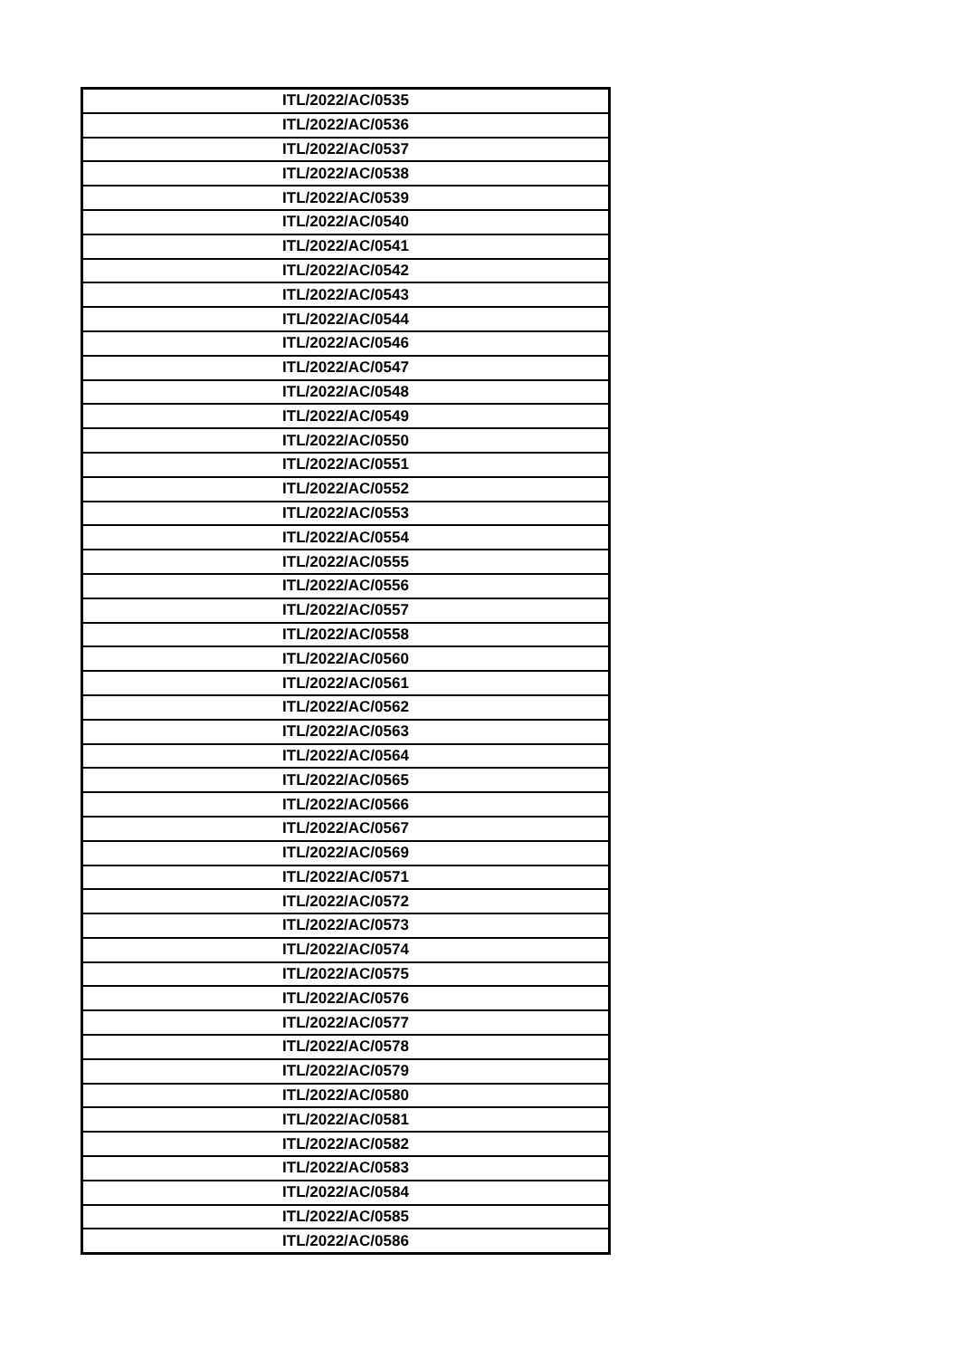| ITL/2022/AC/0535 |
| ITL/2022/AC/0536 |
| ITL/2022/AC/0537 |
| ITL/2022/AC/0538 |
| ITL/2022/AC/0539 |
| ITL/2022/AC/0540 |
| ITL/2022/AC/0541 |
| ITL/2022/AC/0542 |
| ITL/2022/AC/0543 |
| ITL/2022/AC/0544 |
| ITL/2022/AC/0546 |
| ITL/2022/AC/0547 |
| ITL/2022/AC/0548 |
| ITL/2022/AC/0549 |
| ITL/2022/AC/0550 |
| ITL/2022/AC/0551 |
| ITL/2022/AC/0552 |
| ITL/2022/AC/0553 |
| ITL/2022/AC/0554 |
| ITL/2022/AC/0555 |
| ITL/2022/AC/0556 |
| ITL/2022/AC/0557 |
| ITL/2022/AC/0558 |
| ITL/2022/AC/0560 |
| ITL/2022/AC/0561 |
| ITL/2022/AC/0562 |
| ITL/2022/AC/0563 |
| ITL/2022/AC/0564 |
| ITL/2022/AC/0565 |
| ITL/2022/AC/0566 |
| ITL/2022/AC/0567 |
| ITL/2022/AC/0569 |
| ITL/2022/AC/0571 |
| ITL/2022/AC/0572 |
| ITL/2022/AC/0573 |
| ITL/2022/AC/0574 |
| ITL/2022/AC/0575 |
| ITL/2022/AC/0576 |
| ITL/2022/AC/0577 |
| ITL/2022/AC/0578 |
| ITL/2022/AC/0579 |
| ITL/2022/AC/0580 |
| ITL/2022/AC/0581 |
| ITL/2022/AC/0582 |
| ITL/2022/AC/0583 |
| ITL/2022/AC/0584 |
| ITL/2022/AC/0585 |
| ITL/2022/AC/0586 |